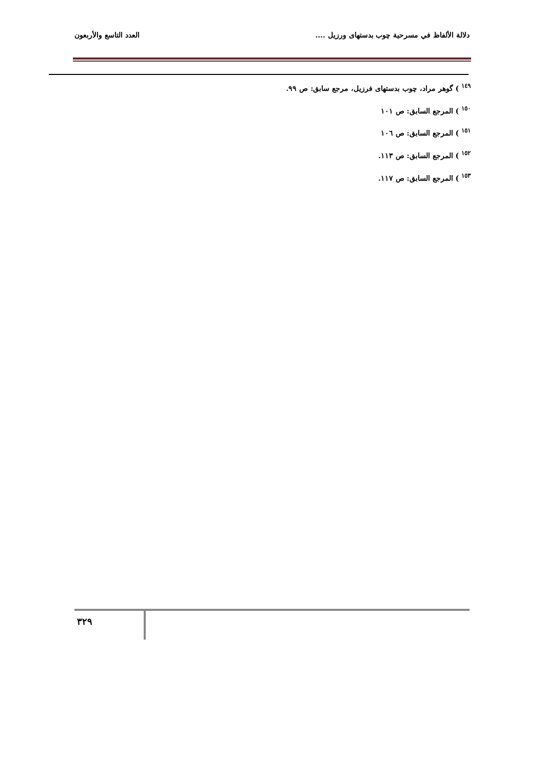دلالة الألفاظ في مسرحية چوب بدستهاى ورزيل .... العدد التاسع والأربعون
<sup>١٤٩</sup> ) گوهر مراد، چوب بدستهاى فرزيل، مرجع سابق: ص ٩٩.
<sup>١٥٠</sup> ) المرجع السابق: ص ١٠١
<sup>١٥١</sup> ) المرجع السابق: ص ١٠٦
<sup>١٥٢</sup> ) المرجع السابق: ص ١١٣.
<sup>١٥٣</sup> ) المرجع السابق: ص ١١٧.
٣٢٩